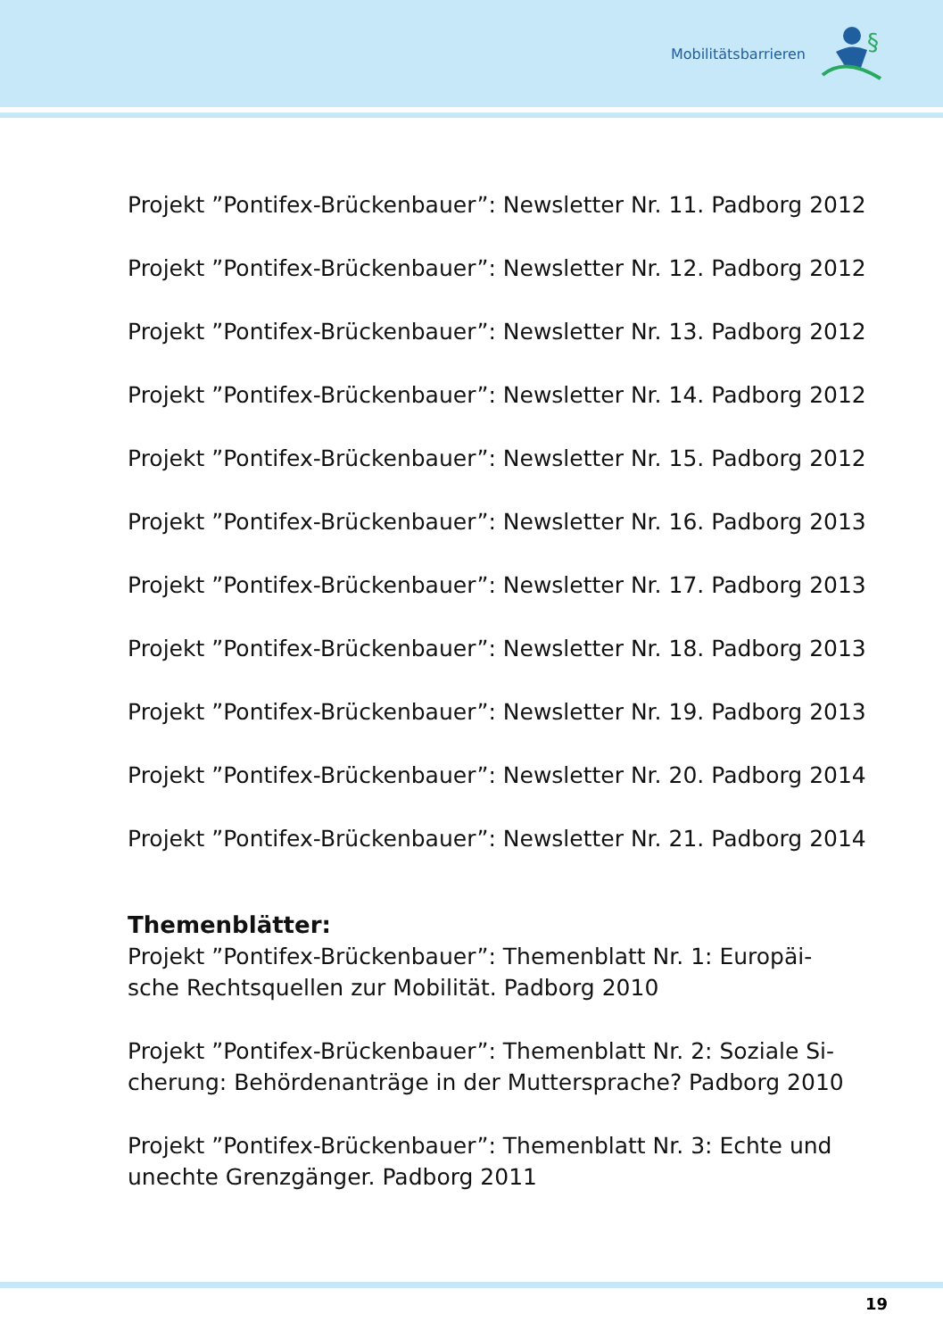Mobilitätsbarrieren
§
Projekt ”Pontifex-Brückenbauer”: Newsletter Nr. 11. Padborg 2012
Projekt ”Pontifex-Brückenbauer”: Newsletter Nr. 12. Padborg 2012
Projekt ”Pontifex-Brückenbauer”: Newsletter Nr. 13. Padborg 2012
Projekt ”Pontifex-Brückenbauer”: Newsletter Nr. 14. Padborg 2012
Projekt ”Pontifex-Brückenbauer”: Newsletter Nr. 15. Padborg 2012
Projekt ”Pontifex-Brückenbauer”: Newsletter Nr. 16. Padborg 2013
Projekt ”Pontifex-Brückenbauer”: Newsletter Nr. 17. Padborg 2013
Projekt ”Pontifex-Brückenbauer”: Newsletter Nr. 18. Padborg 2013
Projekt ”Pontifex-Brückenbauer”: Newsletter Nr. 19. Padborg 2013
Projekt ”Pontifex-Brückenbauer”: Newsletter Nr. 20. Padborg 2014
Projekt ”Pontifex-Brückenbauer”: Newsletter Nr. 21. Padborg 2014
Themenblätter:
Projekt ”Pontifex-Brückenbauer”: Themenblatt Nr. 1: Europäi-
sche Rechtsquellen zur Mobilität. Padborg 2010
Projekt ”Pontifex-Brückenbauer”: Themenblatt Nr. 2: Soziale Si-
cherung: Behördenanträge in der Muttersprache? Padborg 2010
Projekt ”Pontifex-Brückenbauer”: Themenblatt Nr. 3: Echte und
unechte Grenzgänger. Padborg 2011
19